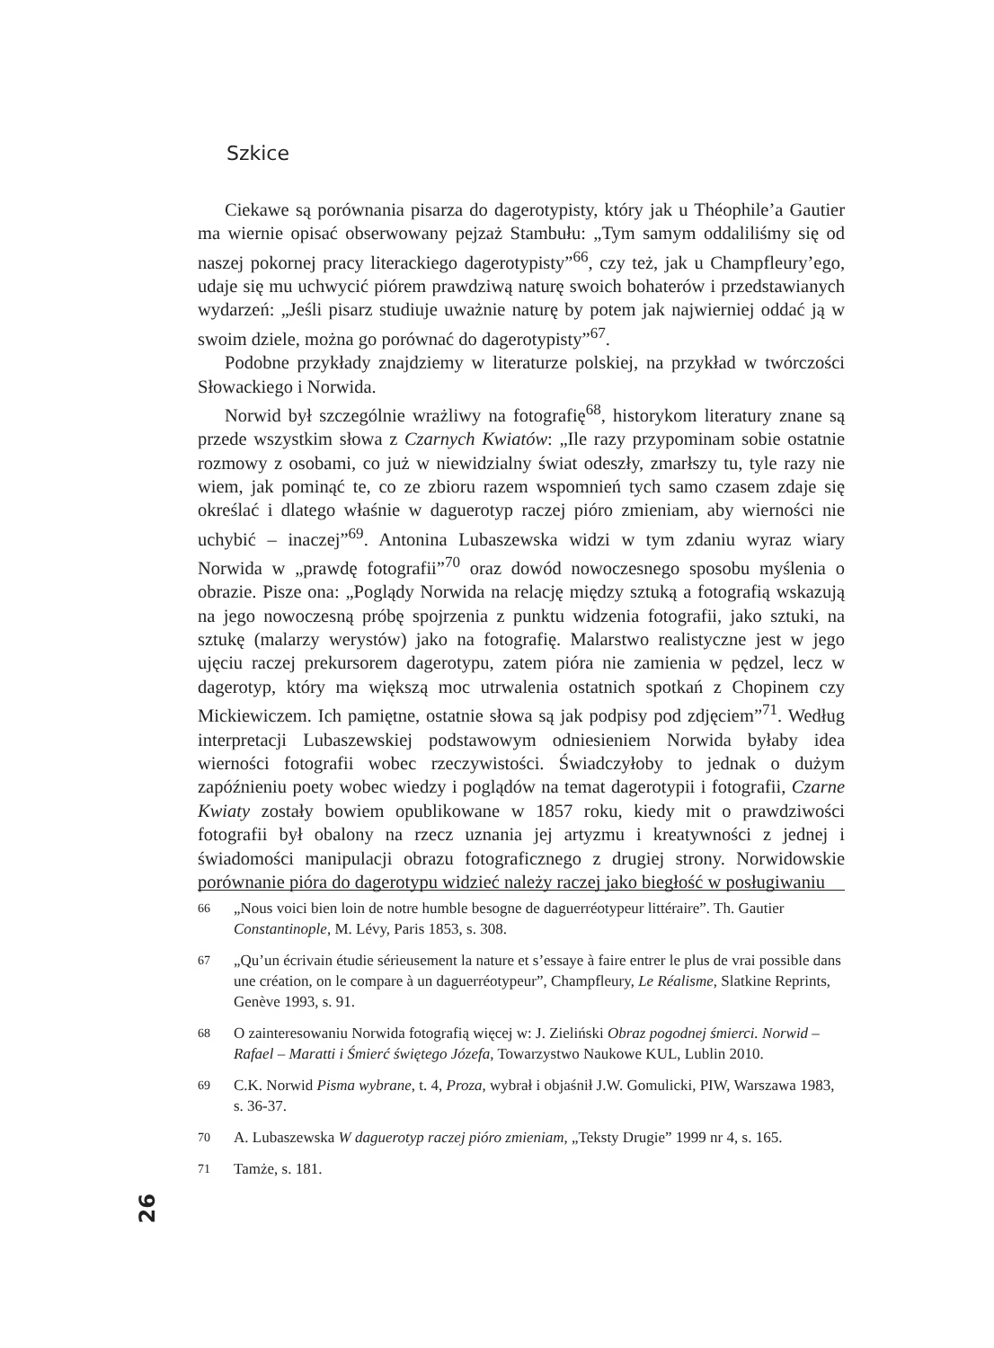Szkice
Ciekawe są porównania pisarza do dagerotypisty, który jak u Théophile’a Gautier ma wiernie opisać obserwowany pejzaż Stambułu: „Tym samym oddaliliśmy się od naszej pokornej pracy literackiego dagerotypisty”<sup>66</sup>, czy też, jak u Champfleury’ego, udaje się mu uchwycić piórem prawdziwą naturę swoich bohaterów i przedstawianych wydarzeń: „Jeśli pisarz studiuje uważnie naturę by potem jak najwierniej oddać ją w swoim dziele, można go porównać do dagerotypisty”<sup>67</sup>.
Podobne przykłady znajdziemy w literaturze polskiej, na przykład w twórczości Słowackiego i Norwida.
Norwid był szczególnie wrażliwy na fotografię<sup>68</sup>, historykom literatury znane są przede wszystkim słowa z Czarnych Kwiatów: „Ile razy przypominam sobie ostatnie rozmowy z osobami, co już w niewidzialny świat odeszły, zmarłszy tu, tyle razy nie wiem, jak pominąć te, co ze zbioru razem wspomnień tych samo czasem zdaje się określać i dlatego właśnie w daguerotyp raczej pióro zmieniam, aby wierności nie uchybić – inaczej”<sup>69</sup>. Antonina Lubaszewska widzi w tym zdaniu wyraz wiary Norwida w „prawdę fotografii”<sup>70</sup> oraz dowód nowoczesnego sposobu myślenia o obrazie. Pisze ona: „Poglądy Norwida na relację między sztuką a fotografią wskazują na jego nowoczesną próbę spojrzenia z punktu widzenia fotografii, jako sztuki, na sztukę (malarzy werystów) jako na fotografię. Malarstwo realistyczne jest w jego ujęciu raczej prekursorem dagerotypu, zatem pióra nie zamienia w pędzel, lecz w dagerotyp, który ma większą moc utrwalenia ostatnich spotkań z Chopinem czy Mickiewiczem. Ich pamiętne, ostatnie słowa są jak podpisy pod zdjęciem”<sup>71</sup>. Według interpretacji Lubaszewskiej podstawowym odniesieniem Norwida byłaby idea wierności fotografii wobec rzeczywistości. Świadczyłoby to jednak o dużym zapóźnieniu poety wobec wiedzy i poglądów na temat dagerotypii i fotografii, Czarne Kwiaty zostały bowiem opublikowane w 1857 roku, kiedy mit o prawdziwości fotografii był obalony na rzecz uznania jej artyzmu i kreatywności z jednej i świadomości manipulacji obrazu fotograficznego z drugiej strony. Norwidowskie porównanie pióra do dagerotypu widzieć należy raczej jako biegłość w posługiwaniu
66 „Nous voici bien loin de notre humble besogne de daguerréotypeur littéraire”. Th. Gautier Constantinople, M. Lévy, Paris 1853, s. 308.
67 „Qu’un écrivain étudie sérieusement la nature et s’essaye à faire entrer le plus de vrai possible dans une création, on le compare à un daguerréotypeur”, Champfleury, Le Réalisme, Slatkine Reprints, Genève 1993, s. 91.
68 O zainteresowaniu Norwida fotografią więcej w: J. Zieliński Obraz pogodnej śmierci. Norwid – Rafael – Maratti i Śmierć świętego Józefa, Towarzystwo Naukowe KUL, Lublin 2010.
69 C.K. Norwid Pisma wybrane, t. 4, Proza, wybrał i objaśnił J.W. Gomulicki, PIW, Warszawa 1983, s. 36-37.
70 A. Lubaszewska W daguerotyp raczej pióro zmieniam, „Teksty Drugie” 1999 nr 4, s. 165.
71 Tamże, s. 181.
26